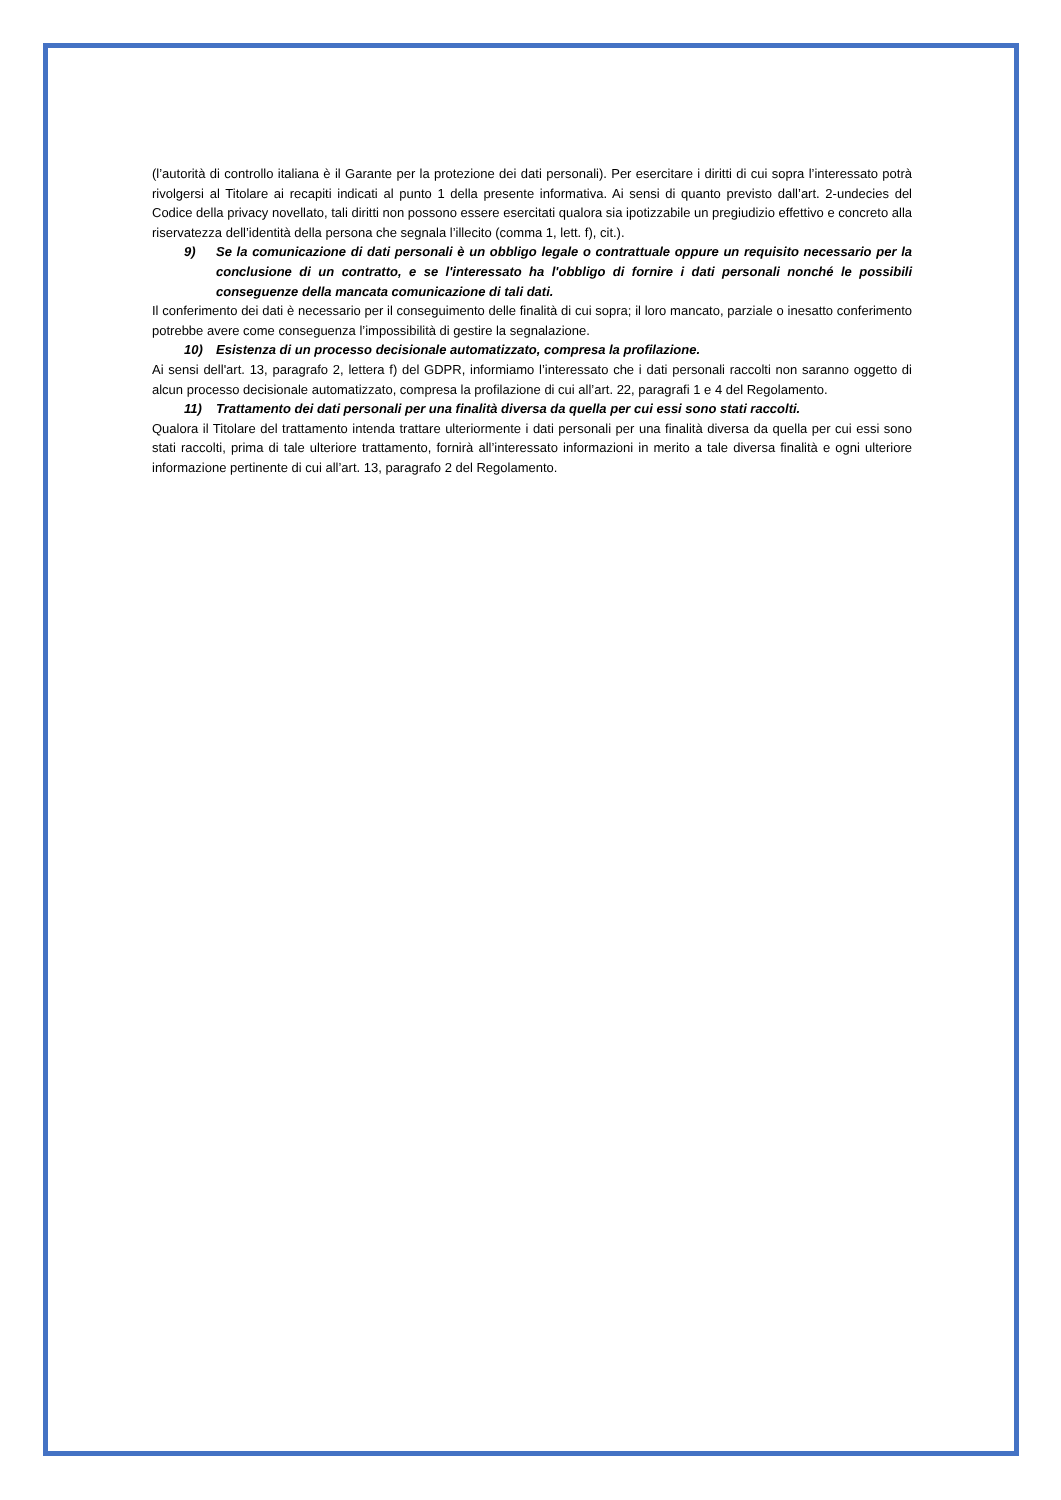(l’autorità di controllo italiana è il Garante per la protezione dei dati personali). Per esercitare i diritti di cui sopra l’interessato potrà rivolgersi al Titolare ai recapiti indicati al punto 1 della presente informativa. Ai sensi di quanto previsto dall’art. 2-undecies del Codice della privacy novellato, tali diritti non possono essere esercitati qualora sia ipotizzabile un pregiudizio effettivo e concreto alla riservatezza dell’identità della persona che segnala l’illecito (comma 1, lett. f), cit.).
9) Se la comunicazione di dati personali è un obbligo legale o contrattuale oppure un requisito necessario per la conclusione di un contratto, e se l'interessato ha l'obbligo di fornire i dati personali nonché le possibili conseguenze della mancata comunicazione di tali dati.
Il conferimento dei dati è necessario per il conseguimento delle finalità di cui sopra; il loro mancato, parziale o inesatto conferimento potrebbe avere come conseguenza l’impossibilità di gestire la segnalazione.
10) Esistenza di un processo decisionale automatizzato, compresa la profilazione.
Ai sensi dell'art. 13, paragrafo 2, lettera f) del GDPR, informiamo l’interessato che i dati personali raccolti non saranno oggetto di alcun processo decisionale automatizzato, compresa la profilazione di cui all’art. 22, paragrafi 1 e 4 del Regolamento.
11) Trattamento dei dati personali per una finalità diversa da quella per cui essi sono stati raccolti.
Qualora il Titolare del trattamento intenda trattare ulteriormente i dati personali per una finalità diversa da quella per cui essi sono stati raccolti, prima di tale ulteriore trattamento, fornirà all’interessato informazioni in merito a tale diversa finalità e ogni ulteriore informazione pertinente di cui all’art. 13, paragrafo 2 del Regolamento.